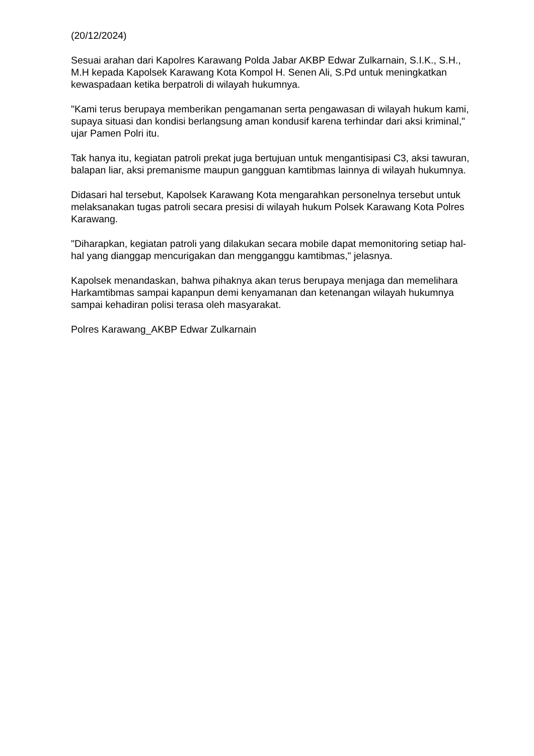(20/12/2024)
Sesuai arahan dari Kapolres Karawang Polda Jabar AKBP Edwar Zulkarnain, S.I.K., S.H., M.H kepada Kapolsek Karawang Kota Kompol H. Senen Ali, S.Pd untuk meningkatkan kewaspadaan ketika berpatroli di wilayah hukumnya.
"Kami terus berupaya memberikan pengamanan serta pengawasan di wilayah hukum kami, supaya situasi dan kondisi berlangsung aman kondusif karena terhindar dari aksi kriminal," ujar Pamen Polri itu.
Tak hanya itu, kegiatan patroli prekat juga bertujuan untuk mengantisipasi C3, aksi tawuran, balapan liar, aksi premanisme maupun gangguan kamtibmas lainnya di wilayah hukumnya.
Didasari hal tersebut, Kapolsek Karawang Kota mengarahkan personelnya tersebut untuk melaksanakan tugas patroli secara presisi di wilayah hukum Polsek Karawang Kota Polres Karawang.
"Diharapkan, kegiatan patroli yang dilakukan secara mobile dapat memonitoring setiap hal-hal yang dianggap mencurigakan dan mengganggu kamtibmas," jelasnya.
Kapolsek menandaskan, bahwa pihaknya akan terus berupaya menjaga dan memelihara Harkamtibmas sampai kapanpun demi kenyamanan dan ketenangan wilayah hukumnya sampai kehadiran polisi terasa oleh masyarakat.
Polres Karawang_AKBP Edwar Zulkarnain